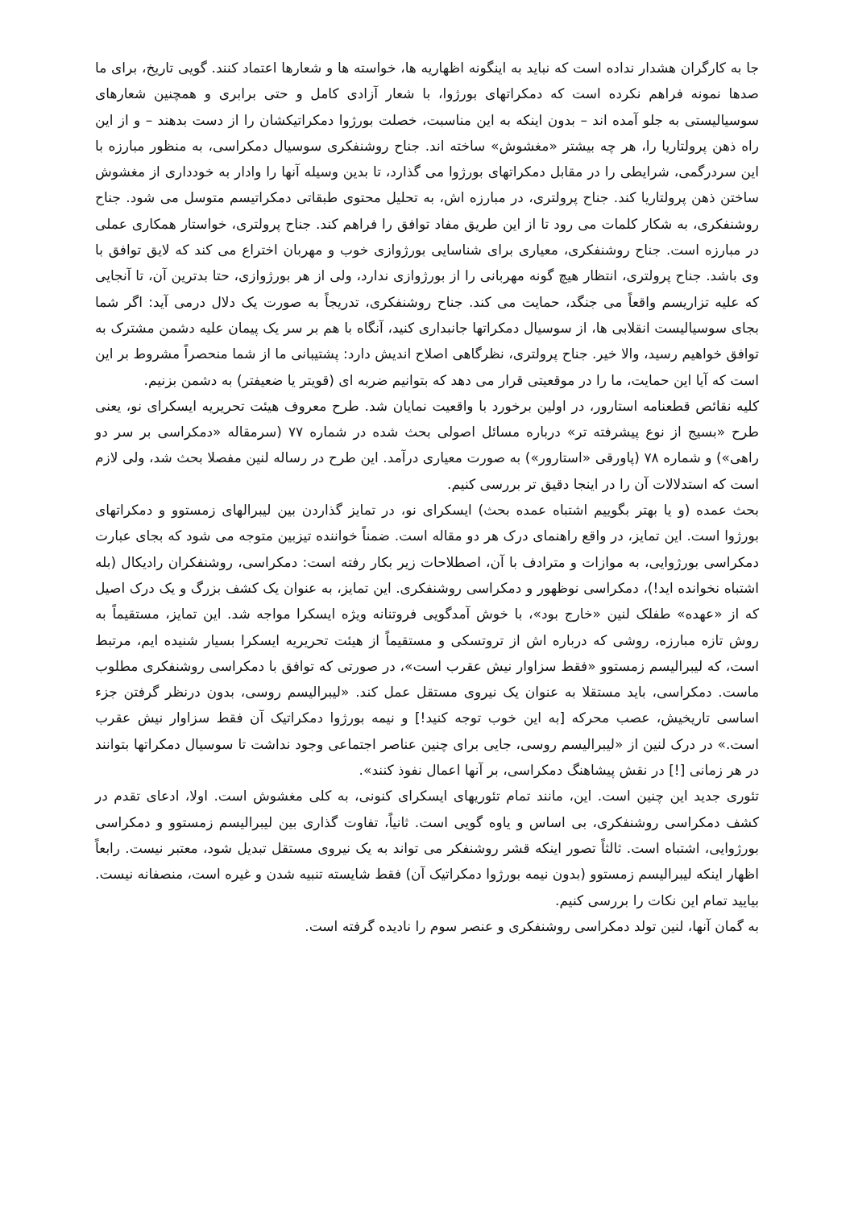جا به کارگران هشدار نداده است که نباید به اینگونه اظهاریه ها، خواسته ها و شعارها اعتماد کنند. گویی تاریخ، برای ما صدها نمونه فراهم نکرده است که دمکراتهای بورژوا، با شعار آزادی کامل و حتی برابری و همچنین شعارهای سوسیالیستی به جلو آمده اند – بدون اینکه به این مناسبت، خصلت بورژوا دمکراتیکشان را از دست بدهند – و از این راه ذهن پرولتاریا را، هر چه بیشتر «مغشوش» ساخته اند. جناح روشنفکری سوسیال دمکراسی، به منظور مبارزه با این سردرگمی، شرایطی را در مقابل دمکراتهای بورژوا می گذارد، تا بدین وسیله آنها را وادار به خودداری از مغشوش ساختن ذهن پرولتاریا کند. جناح پرولتری، در مبارزه اش، به تحلیل محتوی طبقاتی دمکراتیسم متوسل می شود. جناح روشنفکری، به شکار کلمات می رود تا از این طریق مفاد توافق را فراهم کند. جناح پرولتری، خواستار همکاری عملی در مبارزه است. جناح روشنفکری، معیاری برای شناسایی بورژوازی خوب و مهربان اختراع می کند که لایق توافق با وی باشد. جناح پرولتری، انتظار هیچ گونه مهربانی را از بورژوازی ندارد، ولی از هر بورژوازی، حتا بدترین آن، تا آنجایی که علیه تزاریسم واقعاً می جنگد، حمایت می کند. جناح روشنفکری، تدریجاً به صورت یک دلال درمی آید: اگر شما بجای سوسیالیست انقلابی ها، از سوسیال دمکراتها جانبداری کنید، آنگاه با هم بر سر یک پیمان علیه دشمن مشترک به توافق خواهیم رسید، والا خیر. جناح پرولتری، نظرگاهی اصلاح اندیش دارد: پشتیبانی ما از شما منحصراً مشروط بر این است که آیا این حمایت، ما را در موقعیتی قرار می دهد که بتوانیم ضربه ای (قویتر یا ضعیفتر) به دشمن بزنیم.
کلیه نقائص قطعنامه استارور، در اولین برخورد با واقعیت نمایان شد. طرح معروف هیئت تحریریه ایسکرای نو، یعنی طرح «بسیج از نوع پیشرفته تر» درباره مسائل اصولی بحث شده در شماره ۷۷ (سرمقاله «دمکراسی بر سر دو راهی») و شماره ۷۸ (پاورقی «استارور») به صورت معیاری درآمد. این طرح در رساله لنین مفصلا بحث شد، ولی لازم است که استدلالات آن را در اینجا دقیق تر بررسی کنیم.
بحث عمده (و یا بهتر بگوییم اشتباه عمده بحث) ایسکرای نو، در تمایز گذاردن بین لیبرالهای زمستوو و دمکراتهای بورژوا است. این تمایز، در واقع راهنمای درک هر دو مقاله است. ضمناً خواننده تیزبین متوجه می شود که بجای عبارت دمکراسی بورژوایی، به موازات و مترادف با آن، اصطلاحات زیر بکار رفته است: دمکراسی، روشنفکران رادیکال (بله اشتباه نخوانده اید!)، دمکراسی نوظهور و دمکراسی روشنفکری. این تمایز، به عنوان یک کشف بزرگ و یک درک اصیل که از «عهده» طفلک لنین «خارج بود»، با خوش آمدگویی فروتنانه ویژه ایسکرا مواجه شد. این تمایز، مستقیماً به روش تازه مبارزه، روشی که درباره اش از تروتسکی و مستقیماً از هیئت تحریریه ایسکرا بسیار شنیده ایم، مرتبط است، که لیبرالیسم زمستوو «فقط سزاوار نیش عقرب است»، در صورتی که توافق با دمکراسی روشنفکری مطلوب ماست. دمکراسی، باید مستقلا به عنوان یک نیروی مستقل عمل کند. «لیبرالیسم روسی، بدون درنظر گرفتن جزء اساسی تاریخیش، عصب محرکه [به این خوب توجه کنید!] و نیمه بورژوا دمکراتیک آن فقط سزاوار نیش عقرب است.» در درک لنین از «لیبرالیسم روسی، جایی برای چنین عناصر اجتماعی وجود نداشت تا سوسیال دمکراتها بتوانند در هر زمانی [!] در نقش پیشاهنگ دمکراسی، بر آنها اعمال نفوذ کنند».
تئوری جدید این چنین است. این، مانند تمام تئوریهای ایسکرای کنونی، به کلی مغشوش است. اولا، ادعای تقدم در کشف دمکراسی روشنفکری، بی اساس و یاوه گویی است. ثانیاً، تفاوت گذاری بین لیبرالیسم زمستوو و دمکراسی بورژوایی، اشتباه است. ثالثاً تصور اینکه قشر روشنفکر می تواند به یک نیروی مستقل تبدیل شود، معتبر نیست. رابعاً اظهار اینکه لیبرالیسم زمستوو (بدون نیمه بورژوا دمکراتیک آن) فقط شایسته تنبیه شدن و غیره است، منصفانه نیست. بیایید تمام این نکات را بررسی کنیم.
به گمان آنها، لنین تولد دمکراسی روشنفکری و عنصر سوم را نادیده گرفته است.